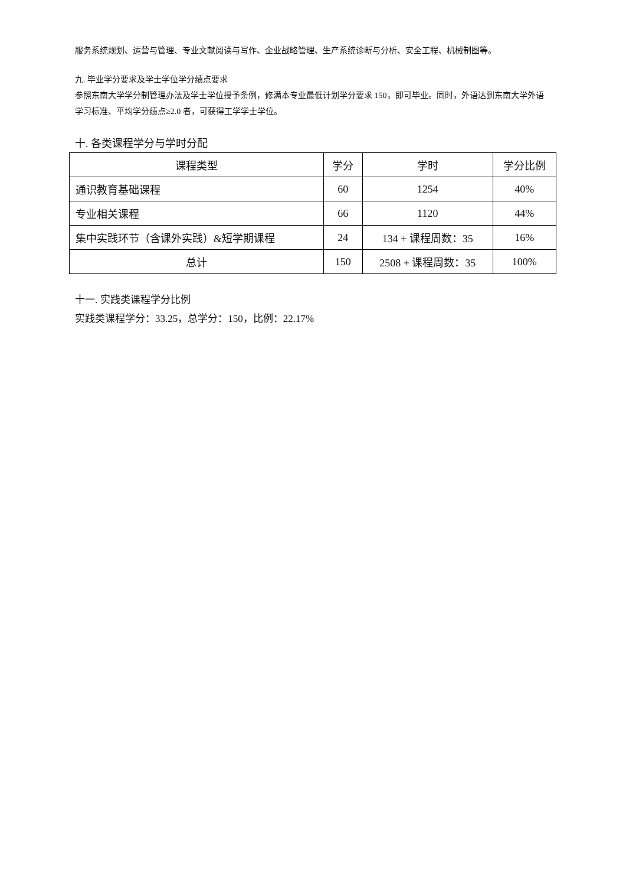服务系统规划、运营与管理、专业文献阅读与写作、企业战略管理、生产系统诊断与分析、安全工程、机械制图等。
九. 毕业学分要求及学士学位学分绩点要求
参照东南大学学分制管理办法及学士学位授予条例，修满本专业最低计划学分要求 150，即可毕业。同时，外语达到东南大学外语学习标准、平均学分绩点≥2.0 者，可获得工学学士学位。
十. 各类课程学分与学时分配
| 课程类型 | 学分 | 学时 | 学分比例 |
| --- | --- | --- | --- |
| 通识教育基础课程 | 60 | 1254 | 40% |
| 专业相关课程 | 66 | 1120 | 44% |
| 集中实践环节（含课外实践）&短学期课程 | 24 | 134 + 课程周数：35 | 16% |
| 总计 | 150 | 2508 + 课程周数：35 | 100% |
十一. 实践类课程学分比例
实践类课程学分：33.25，总学分：150，比例：22.17%